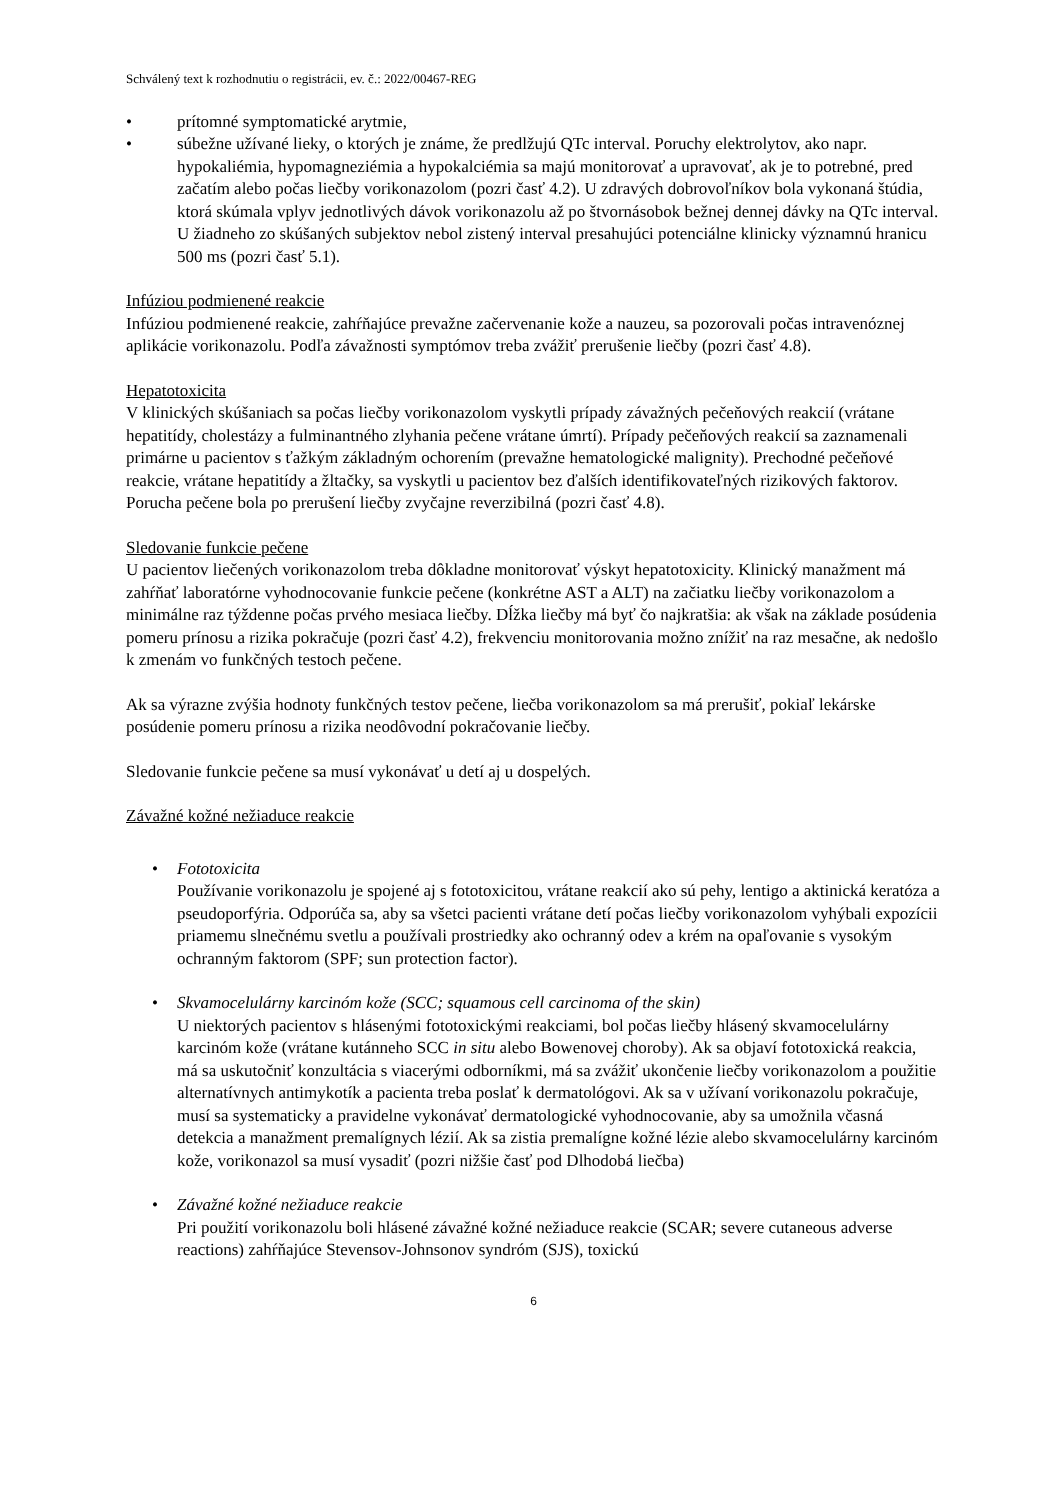Schválený text k rozhodnutiu o registrácii, ev. č.: 2022/00467-REG
• prítomné symptomatické arytmie,
• súbežne užívané lieky, o ktorých je známe, že predlžujú QTc interval. Poruchy elektrolytov, ako napr. hypokaliémia, hypomagneziémia a hypokalciémia sa majú monitorovať a upravovať, ak je to potrebné, pred začatím alebo počas liečby vorikonazolom (pozri časť 4.2). U zdravých dobrovoľníkov bola vykonaná štúdia, ktorá skúmala vplyv jednotlivých dávok vorikonazolu až po štvornásobok bežnej dennej dávky na QTc interval. U žiadneho zo skúšaných subjektov nebol zistený interval presahujúci potenciálne klinicky významnú hranicu 500 ms (pozri časť 5.1).
Infúziou podmienené reakcie
Infúziou podmienené reakcie, zahŕňajúce prevažne začervenanie kože a nauzeu, sa pozorovali počas intravenóznej aplikácie vorikonazolu. Podľa závažnosti symptómov treba zvážiť prerušenie liečby (pozri časť 4.8).
Hepatotoxicita
V klinických skúšaniach sa počas liečby vorikonazolom vyskytli prípady závažných pečeňových reakcií (vrátane hepatitídy, cholestázy a fulminantného zlyhania pečene vrátane úmrtí). Prípady pečeňových reakcií sa zaznamenali primárne u pacientov s ťažkým základným ochorením (prevažne hematologické malignity). Prechodné pečeňové reakcie, vrátane hepatitídy a žltačky, sa vyskytli u pacientov bez ďalších identifikovateľných rizikových faktorov. Porucha pečene bola po prerušení liečby zvyčajne reverzibilná (pozri časť 4.8).
Sledovanie funkcie pečene
U pacientov liečených vorikonazolom treba dôkladne monitorovať výskyt hepatotoxicity. Klinický manažment má zahŕňať laboratórne vyhodnocovanie funkcie pečene (konkrétne AST a ALT) na začiatku liečby vorikonazolom a minimálne raz týždenne počas prvého mesiaca liečby. Dĺžka liečby má byť čo najkratšia: ak však na základe posúdenia pomeru prínosu a rizika pokračuje (pozri časť 4.2), frekvenciu monitorovania možno znížiť na raz mesačne, ak nedošlo k zmenám vo funkčných testoch pečene.
Ak sa výrazne zvýšia hodnoty funkčných testov pečene, liečba vorikonazolom sa má prerušiť, pokiaľ lekárske posúdenie pomeru prínosu a rizika neodôvodní pokračovanie liečby.
Sledovanie funkcie pečene sa musí vykonávať u detí aj u dospelých.
Závažné kožné nežiaduce reakcie
• Fototoxicita
Používanie vorikonazolu je spojené aj s fototoxicitou, vrátane reakcií ako sú pehy, lentigo a aktinická keratóza a pseudoporfýria. Odporúča sa, aby sa všetci pacienti vrátane detí počas liečby vorikonazolom vyhýbali expozícii priamemu slnečnému svetlu a používali prostriedky ako ochranný odev a krém na opaľovanie s vysokým ochranným faktorom (SPF; sun protection factor).
• Skvamocelulárny karcinóm kože (SCC; squamous cell carcinoma of the skin)
U niektorých pacientov s hlásenými fototoxickými reakciami, bol počas liečby hlásený skvamocelulárny karcinóm kože (vrátane kutánneho SCC in situ alebo Bowenovej choroby). Ak sa objaví fototoxická reakcia, má sa uskutočniť konzultácia s viacerými odborníkmi, má sa zvážiť ukončenie liečby vorikonazolom a použitie alternatívnych antimykotík a pacienta treba poslať k dermatológovi. Ak sa v užívaní vorikonazolu pokračuje, musí sa systematicky a pravidelne vykonávať dermatologické vyhodnocovanie, aby sa umožnila včasná detekcia a manažment premalígnych lézií. Ak sa zistia premalígne kožné lézie alebo skvamocelulárny karcinóm kože, vorikonazol sa musí vysadiť (pozri nižšie časť pod Dlhodobá liečba)
• Závažné kožné nežiaduce reakcie
Pri použití vorikonazolu boli hlásené závažné kožné nežiaduce reakcie (SCAR; severe cutaneous adverse reactions) zahŕňajúce Stevensov-Johnsonov syndróm (SJS), toxickú
6